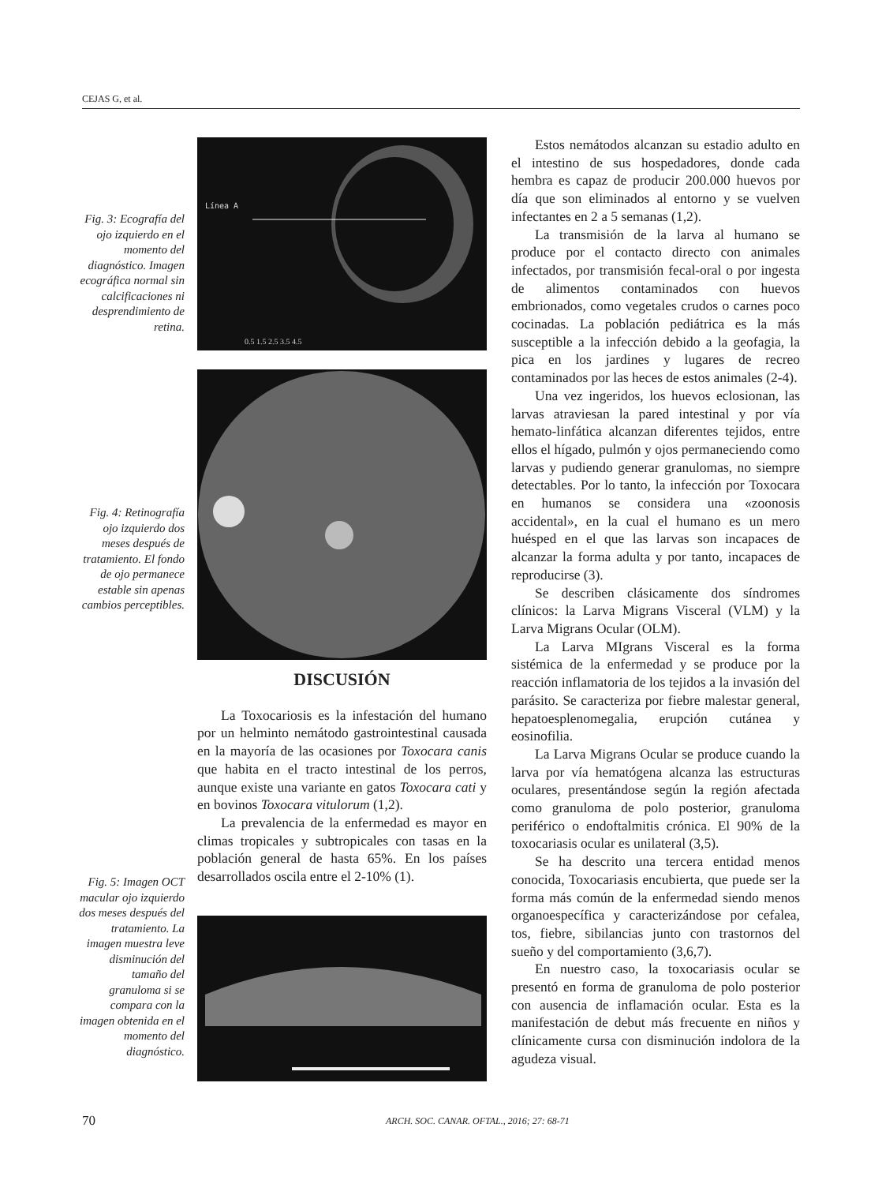CEJAS G, et al.
Fig. 3: Ecografía del ojo izquierdo en el momento del diagnóstico. Imagen ecográfica normal sin calcificaciones ni desprendimiento de retina.
Línea A
0.5 1.5 2.5 3.5 4.5
Fig. 4: Retinografía ojo izquierdo dos meses después de tratamiento. El fondo de ojo permanece estable sin apenas cambios perceptibles.
DISCUSIÓN
La Toxocariosis es la infestación del humano por un helminto nemátodo gastrointestinal causada en la mayoría de las ocasiones por Toxocara canis que habita en el tracto intestinal de los perros, aunque existe una variante en gatos Toxocara cati y en bovinos Toxocara vitulorum (1,2).
La prevalencia de la enfermedad es mayor en climas tropicales y subtropicales con tasas en la población general de hasta 65%. En los países desarrollados oscila entre el 2-10% (1).
Fig. 5: Imagen OCT macular ojo izquierdo dos meses después del tratamiento. La imagen muestra leve disminución del tamaño del granuloma si se compara con la imagen obtenida en el momento del diagnóstico.
Estos nemátodos alcanzan su estadio adulto en el intestino de sus hospedadores, donde cada hembra es capaz de producir 200.000 huevos por día que son eliminados al entorno y se vuelven infectantes en 2 a 5 semanas (1,2).
La transmisión de la larva al humano se produce por el contacto directo con animales infectados, por transmisión fecal-oral o por ingesta de alimentos contaminados con huevos embrionados, como vegetales crudos o carnes poco cocinadas. La población pediátrica es la más susceptible a la infección debido a la geofagia, la pica en los jardines y lugares de recreo contaminados por las heces de estos animales (2-4).
Una vez ingeridos, los huevos eclosionan, las larvas atraviesan la pared intestinal y por vía hemato-linfática alcanzan diferentes tejidos, entre ellos el hígado, pulmón y ojos permaneciendo como larvas y pudiendo generar granulomas, no siempre detectables. Por lo tanto, la infección por Toxocara en humanos se considera una «zoonosis accidental», en la cual el humano es un mero huésped en el que las larvas son incapaces de alcanzar la forma adulta y por tanto, incapaces de reproducirse (3).
Se describen clásicamente dos síndromes clínicos: la Larva Migrans Visceral (VLM) y la Larva Migrans Ocular (OLM).
La Larva MIgrans Visceral es la forma sistémica de la enfermedad y se produce por la reacción inflamatoria de los tejidos a la invasión del parásito. Se caracteriza por fiebre malestar general, hepatoesplenomegalia, erupción cutánea y eosinofilia.
La Larva Migrans Ocular se produce cuando la larva por vía hematógena alcanza las estructuras oculares, presentándose según la región afectada como granuloma de polo posterior, granuloma periférico o endoftalmitis crónica. El 90% de la toxocariasis ocular es unilateral (3,5).
Se ha descrito una tercera entidad menos conocida, Toxocariasis encubierta, que puede ser la forma más común de la enfermedad siendo menos organoespecífica y caracterizándose por cefalea, tos, fiebre, sibilancias junto con trastornos del sueño y del comportamiento (3,6,7).
En nuestro caso, la toxocariasis ocular se presentó en forma de granuloma de polo posterior con ausencia de inflamación ocular. Esta es la manifestación de debut más frecuente en niños y clínicamente cursa con disminución indolora de la agudeza visual.
70 ARCH. SOC. CANAR. OFTAL., 2016; 27: 68-71